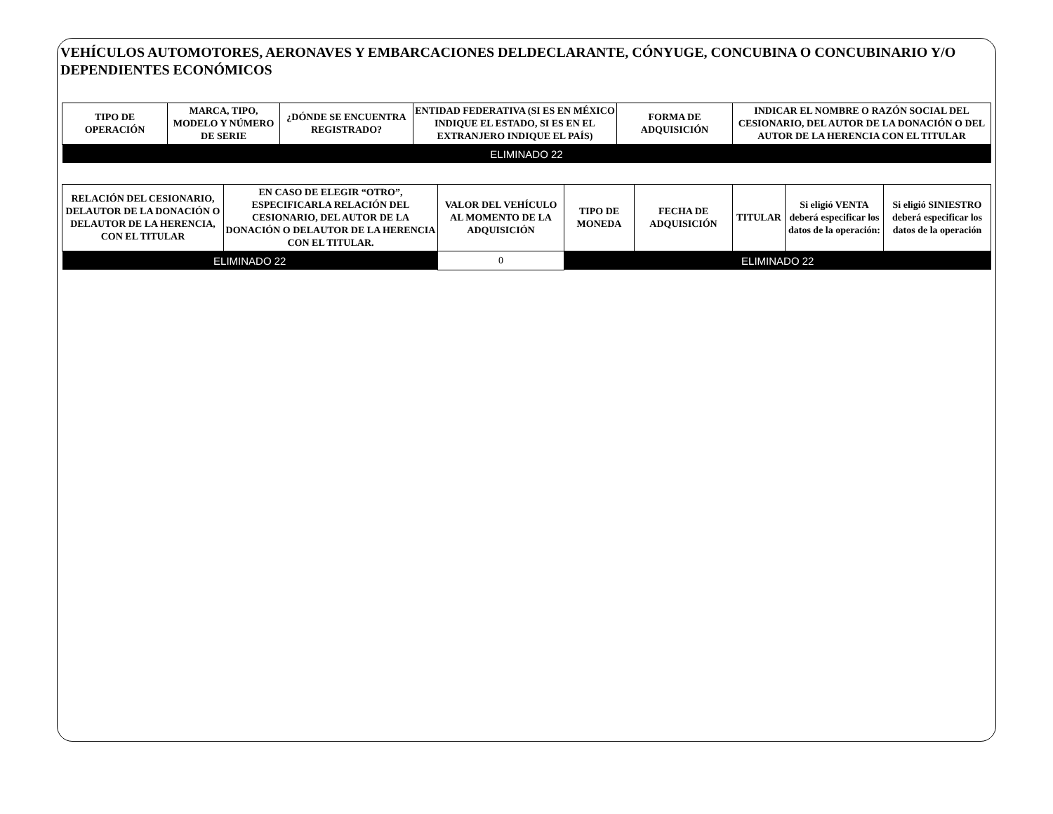VEHÍCULOS AUTOMOTORES, AERONAVES Y EMBARCACIONES DELDECLARANTE, CÓNYUGE, CONCUBINA O CONCUBINARIO Y/O DEPENDIENTES ECONÓMICOS
| TIPO DE OPERACIÓN | MARCA, TIPO, MODELO Y NÚMERO DE SERIE | ¿DÓNDE SE ENCUENTRA REGISTRADO? | ENTIDAD FEDERATIVA (SI ES EN MÉXICO INDIQUE EL ESTADO, SI ES EN EL EXTRANJERO INDIQUE EL PAÍS) | FORMA DE ADQUISICIÓN | INDICAR EL NOMBRE O RAZÓN SOCIAL DEL CESIONARIO, DEL AUTOR DE LA DONACIÓN O DEL AUTOR DE LA HERENCIA CON EL TITULAR |
| --- | --- | --- | --- | --- | --- |
| ELIMINADO 22 | | | | | |
| RELACIÓN DEL CESIONARIO, DELAUTOR DE LA DONACIÓN O DELAUTOR DE LA HERENCIA, CON EL TITULAR | EN CASO DE ELEGIR “OTRO”, ESPECIFICARLA RELACIÓN DEL CESIONARIO, DEL AUTOR DE LA DONACIÓN O DELAUTOR DE LA HERENCIA CON EL TITULAR. | VALOR DEL VEHÍCULO AL MOMENTO DE LA ADQUISICIÓN | TIPO DE MONEDA | FECHA DE ADQUISICIÓN | TITULAR | Si eligió VENTA deberá especificar los datos de la operación: | Si eligió SINIESTRO deberá especificar los datos de la operación |
| --- | --- | --- | --- | --- | --- | --- | --- |
| ELIMINADO 22 | | 0 | ELIMINADO 22 | | | | |